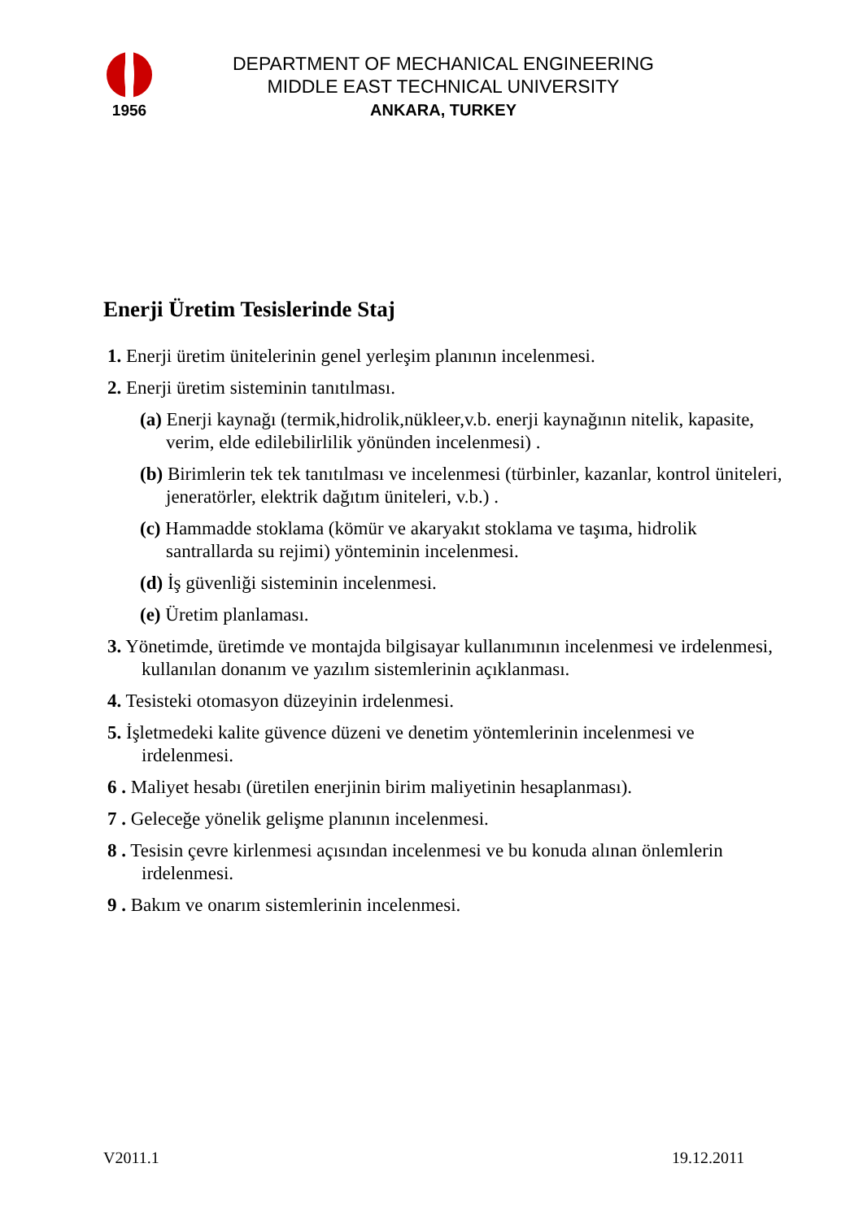1956
DEPARTMENT OF MECHANICAL ENGINEERING
MIDDLE EAST TECHNICAL UNIVERSITY
ANKARA, TURKEY
Enerji Üretim Tesislerinde Staj
1. Enerji üretim ünitelerinin genel yerleşim planının incelenmesi.
2. Enerji üretim sisteminin tanıtılması.
(a) Enerji kaynağı (termik,hidrolik,nükleer,v.b. enerji kaynağının nitelik, kapasite, verim, elde edilebilirlilik yönünden incelenmesi) .
(b) Birimlerin tek tek tanıtılması ve incelenmesi (türbinler, kazanlar, kontrol üniteleri, jeneratörler, elektrik dağıtım üniteleri, v.b.) .
(c) Hammadde stoklama (kömür ve akaryakıt stoklama ve taşıma, hidrolik santrallarda su rejimi) yönteminin incelenmesi.
(d) İş güvenliği sisteminin incelenmesi.
(e) Üretim planlaması.
3. Yönetimde, üretimde ve montajda bilgisayar kullanımının incelenmesi ve irdelenmesi, kullanılan donanım ve yazılım sistemlerinin açıklanması.
4. Tesisteki otomasyon düzeyinin irdelenmesi.
5. İşletmedeki kalite güvence düzeni ve denetim yöntemlerinin incelenmesi ve irdelenmesi.
6 . Maliyet hesabı (üretilen enerjinin birim maliyetinin hesaplanması).
7 . Geleceğe yönelik gelişme planının incelenmesi.
8 . Tesisin çevre kirlenmesi açısından incelenmesi ve bu konuda alınan önlemlerin irdelenmesi.
9 . Bakım ve onarım sistemlerinin incelenmesi.
V2011.1 19.12.2011